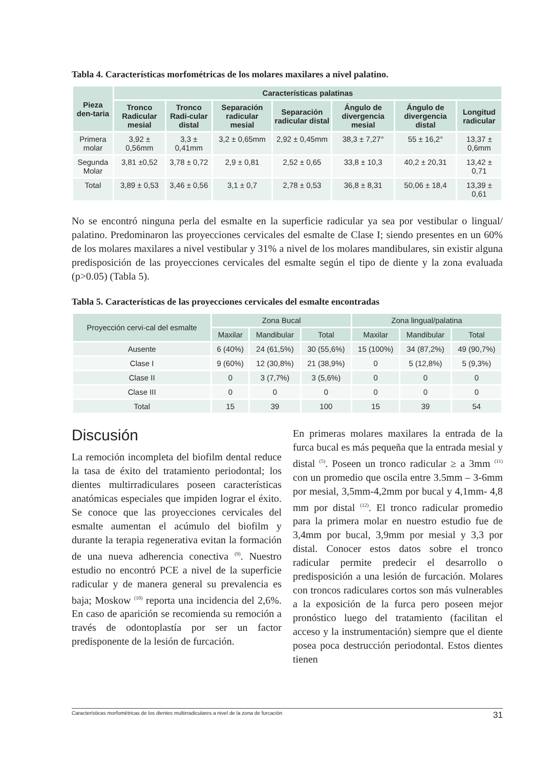Tabla 4. Características morfométricas de los molares maxilares a nivel palatino.
| Pieza den-taria | Características palatinas | | | | | | |
| --- | --- | --- | --- | --- | --- | --- | --- |
| | Tronco Radicular mesial | Tronco Radi-cular distal | Separación radicular mesial | Separación radicular distal | Ángulo de divergencia mesial | Ángulo de divergencia distal | Longitud radicular |
| Primera molar | 3,92 ± 0,56mm | 3,3 ± 0,41mm | 3,2 ± 0,65mm | 2,92 ± 0,45mm | 38,3 ± 7,27° | 55 ± 16,2° | 13,37 ± 0,6mm |
| Segunda Molar | 3,81 ±0,52 | 3,78 ± 0,72 | 2,9 ± 0,81 | 2,52 ± 0,65 | 33,8 ± 10,3 | 40,2 ± 20,31 | 13,42 ± 0,71 |
| Total | 3,89 ± 0,53 | 3,46 ± 0,56 | 3,1 ± 0,7 | 2,78 ± 0,53 | 36,8 ± 8,31 | 50,06 ± 18,4 | 13,39 ± 0,61 |
No se encontró ninguna perla del esmalte en la superficie radicular ya sea por vestibular o lingual/ palatino. Predominaron las proyecciones cervicales del esmalte de Clase I; siendo presentes en un 60% de los molares maxilares a nivel vestibular y 31% a nivel de los molares mandibulares, sin existir alguna predisposición de las proyecciones cervicales del esmalte según el tipo de diente y la zona evaluada (p>0.05) (Tabla 5).
Tabla 5. Características de las proyecciones cervicales del esmalte encontradas
| Proyección cervi-cal del esmalte | Zona Bucal | | | Zona lingual/palatina | | |
| --- | --- | --- | --- | --- | --- | --- |
| | Maxilar | Mandibular | Total | Maxilar | Mandibular | Total |
| Ausente | 6 (40%) | 24 (61,5%) | 30 (55,6%) | 15 (100%) | 34 (87,2%) | 49 (90,7%) |
| Clase I | 9 (60%) | 12 (30,8%) | 21 (38,9%) | 0 | 5 (12,8%) | 5 (9,3%) |
| Clase II | 0 | 3 (7,7%) | 3 (5,6%) | 0 | 0 | 0 |
| Clase III | 0 | 0 | 0 | 0 | 0 | 0 |
| Total | 15 | 39 | 100 | 15 | 39 | 54 |
Discusión
La remoción incompleta del biofilm dental reduce la tasa de éxito del tratamiento periodontal; los dientes multirradiculares poseen características anatómicas especiales que impiden lograr el éxito. Se conoce que las proyecciones cervicales del esmalte aumentan el acúmulo del biofilm y durante la terapia regenerativa evitan la formación de una nueva adherencia conectiva <sup>(9)</sup>. Nuestro estudio no encontró PCE a nivel de la superficie radicular y de manera general su prevalencia es baja; Moskow <sup>(10)</sup> reporta una incidencia del 2,6%. En caso de aparición se recomienda su remoción a través de odontoplastía por ser un factor predisponente de la lesión de furcación.
En primeras molares maxilares la entrada de la furca bucal es más pequeña que la entrada mesial y distal <sup>(5)</sup>. Poseen un tronco radicular ≥ a 3mm <sup>(11)</sup> con un promedio que oscila entre 3.5mm – 3-6mm por mesial, 3,5mm-4,2mm por bucal y 4,1mm- 4,8 mm por distal <sup>(12)</sup>. El tronco radicular promedio para la primera molar en nuestro estudio fue de 3,4mm por bucal, 3,9mm por mesial y 3,3 por distal. Conocer estos datos sobre el tronco radicular permite predecir el desarrollo o predisposición a una lesión de furcación. Molares con troncos radiculares cortos son más vulnerables a la exposición de la furca pero poseen mejor pronóstico luego del tratamiento (facilitan el acceso y la instrumentación) siempre que el diente posea poca destrucción periodontal. Estos dientes tienen
Características morfométricas de los dientes multirradiculares a nivel de la zona de furcación 31